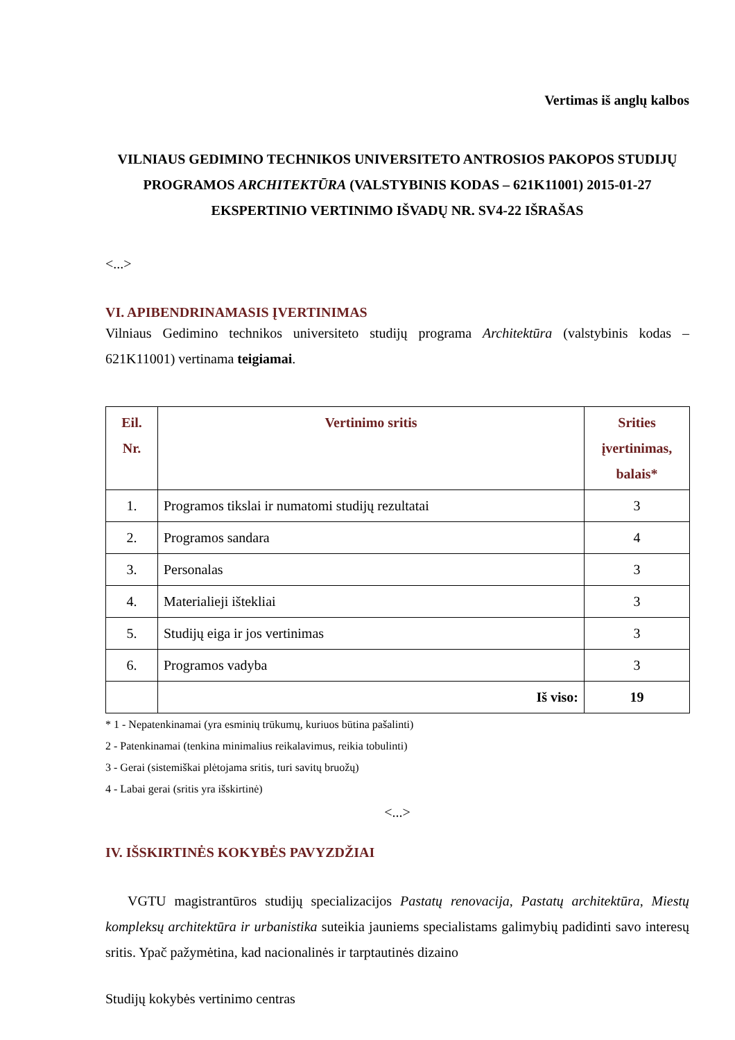Vertimas iš anglų kalbos
VILNIAUS GEDIMINO TECHNIKOS UNIVERSITETO ANTROSIOS PAKOPOS STUDIJŲ PROGRAMOS ARCHITEKTŪRA (VALSTYBINIS KODAS – 621K11001) 2015-01-27 EKSPERTINIO VERTINIMO IŠVADŲ NR. SV4-22 IŠRAŠAS
<...>
VI. APIBENDRINAMASIS ĮVERTINIMAS
Vilniaus Gedimino technikos universiteto studijų programa Architektūra (valstybinis kodas – 621K11001) vertinama teigiamai.
| Eil. Nr. | Vertinimo sritis | Srities įvertinimas, balais* |
| --- | --- | --- |
| 1. | Programos tikslai ir numatomi studijų rezultatai | 3 |
| 2. | Programos sandara | 4 |
| 3. | Personalas | 3 |
| 4. | Materialieji ištekliai | 3 |
| 5. | Studijų eiga ir jos vertinimas | 3 |
| 6. | Programos vadyba | 3 |
| | Iš viso: | 19 |
* 1 - Nepatenkinamai (yra esminių trūkumų, kuriuos būtina pašalinti)
2 - Patenkinamai (tenkina minimalius reikalavimus, reikia tobulinti)
3 - Gerai (sistemiškai plėtojama sritis, turi savitų bruožų)
4 - Labai gerai (sritis yra išskirtinė)
<...>
IV. IŠSKIRTINĖS KOKYBĖS PAVYZDŽIAI
VGTU magistrantūros studijų specializacijos Pastatų renovacija, Pastatų architektūra, Miestų kompleksų architektūra ir urbanistika suteikia jauniems specialistams galimybių padidinti savo interesų sritis. Ypač pažymėtina, kad nacionalinės ir tarptautinės dizaino
Studijų kokybės vertinimo centras